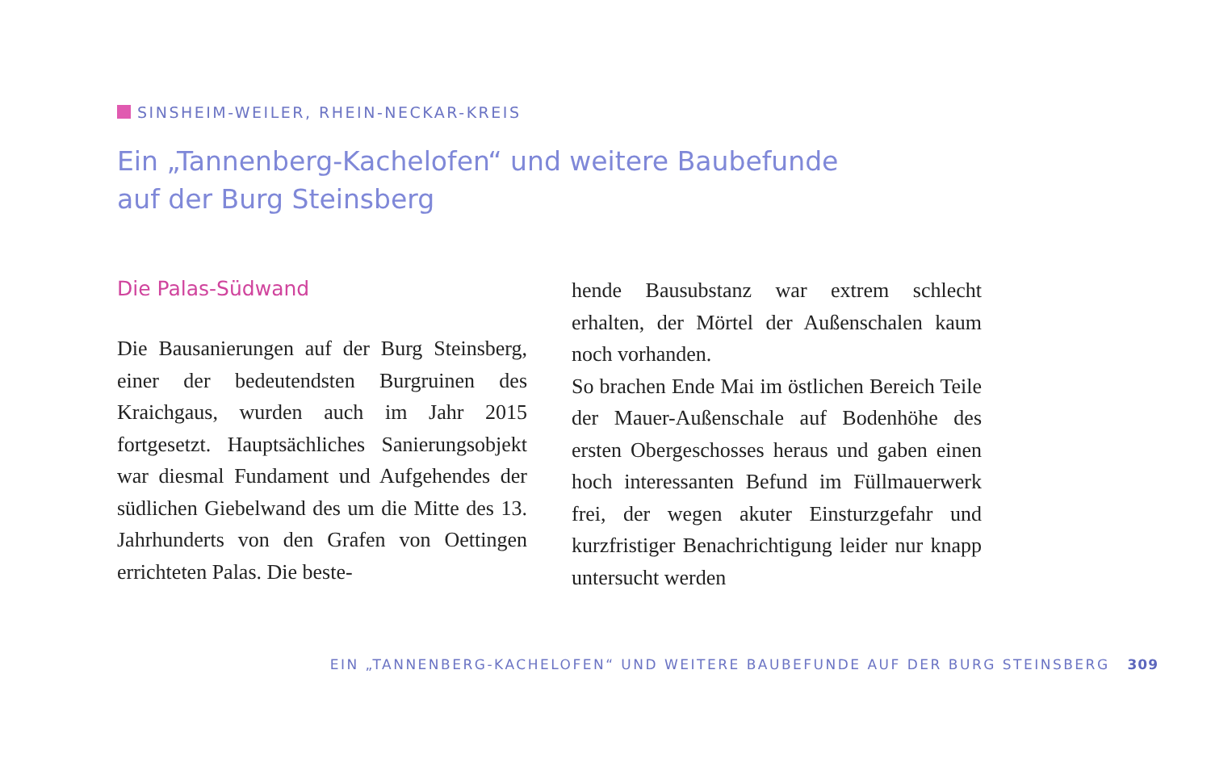SINSHEIM-WEILER, RHEIN-NECKAR-KREIS
Ein „Tannenberg-Kachelofen“ und weitere Baubefunde
auf der Burg Steinsberg
Die Palas-Südwand
Die Bausanierungen auf der Burg Steinsberg, einer der bedeutendsten Burgruinen des Kraichgaus, wurden auch im Jahr 2015 fortgesetzt. Hauptsächliches Sanierungsobjekt war diesmal Fundament und Aufgehendes der südlichen Giebelwand des um die Mitte des 13. Jahrhunderts von den Grafen von Oettingen errichteten Palas. Die beste-
hende Bausubstanz war extrem schlecht erhalten, der Mörtel der Außenschalen kaum noch vorhanden.
So brachen Ende Mai im östlichen Bereich Teile der Mauer-Außenschale auf Bodenhöhe des ersten Obergeschosses heraus und gaben einen hoch interessanten Befund im Füllmauerwerk frei, der wegen akuter Einsturzgefahr und kurzfristiger Benachrichtigung leider nur knapp untersucht werden
EIN „TANNENBERG-KACHELOFEN“ UND WEITERE BAUBEFUNDE AUF DER BURG STEINSBERG 309